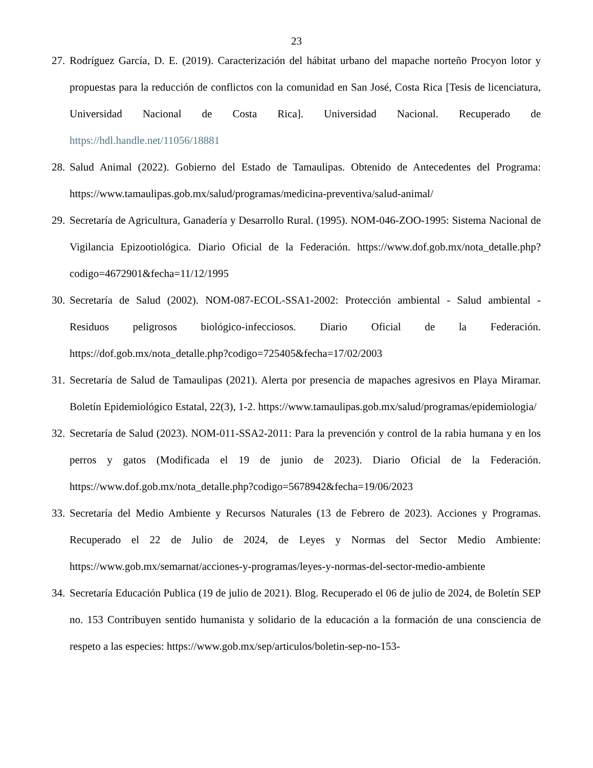23
27.
Rodríguez García, D. E. (2019). Caracterización del hábitat urbano del mapache norteño Procyon lotor y propuestas para la reducción de conflictos con la comunidad en San José, Costa Rica [Tesis de licenciatura, Universidad Nacional de Costa Rica]. Universidad Nacional. Recuperado de https://hdl.handle.net/11056/18881
28.
Salud Animal (2022). Gobierno del Estado de Tamaulipas. Obtenido de Antecedentes del Programa: https://www.tamaulipas.gob.mx/salud/programas/medicina-preventiva/salud-animal/
29.
Secretaría de Agricultura, Ganadería y Desarrollo Rural. (1995). NOM-046-ZOO-1995: Sistema Nacional de Vigilancia Epizootiológica. Diario Oficial de la Federación. https://www.dof.gob.mx/nota_detalle.php?codigo=4672901&fecha=11/12/1995
30.
Secretaría de Salud (2002). NOM-087-ECOL-SSA1-2002: Protección ambiental - Salud ambiental - Residuos peligrosos biológico-infecciosos. Diario Oficial de la Federación. https://dof.gob.mx/nota_detalle.php?codigo=725405&fecha=17/02/2003
31.
Secretaría de Salud de Tamaulipas (2021). Alerta por presencia de mapaches agresivos en Playa Miramar. Boletín Epidemiológico Estatal, 22(3), 1-2. https://www.tamaulipas.gob.mx/salud/programas/epidemiologia/
32.
Secretaría de Salud (2023). NOM-011-SSA2-2011: Para la prevención y control de la rabia humana y en los perros y gatos (Modificada el 19 de junio de 2023). Diario Oficial de la Federación. https://www.dof.gob.mx/nota_detalle.php?codigo=5678942&fecha=19/06/2023
33.
Secretaría del Medio Ambiente y Recursos Naturales (13 de Febrero de 2023). Acciones y Programas. Recuperado el 22 de Julio de 2024, de Leyes y Normas del Sector Medio Ambiente: https://www.gob.mx/semarnat/acciones-y-programas/leyes-y-normas-del-sector-medio-ambiente
34.
Secretaría Educación Publica (19 de julio de 2021). Blog. Recuperado el 06 de julio de 2024, de Boletín SEP no. 153 Contribuyen sentido humanista y solidario de la educación a la formación de una consciencia de respeto a las especies: https://www.gob.mx/sep/articulos/boletin-sep-no-153-